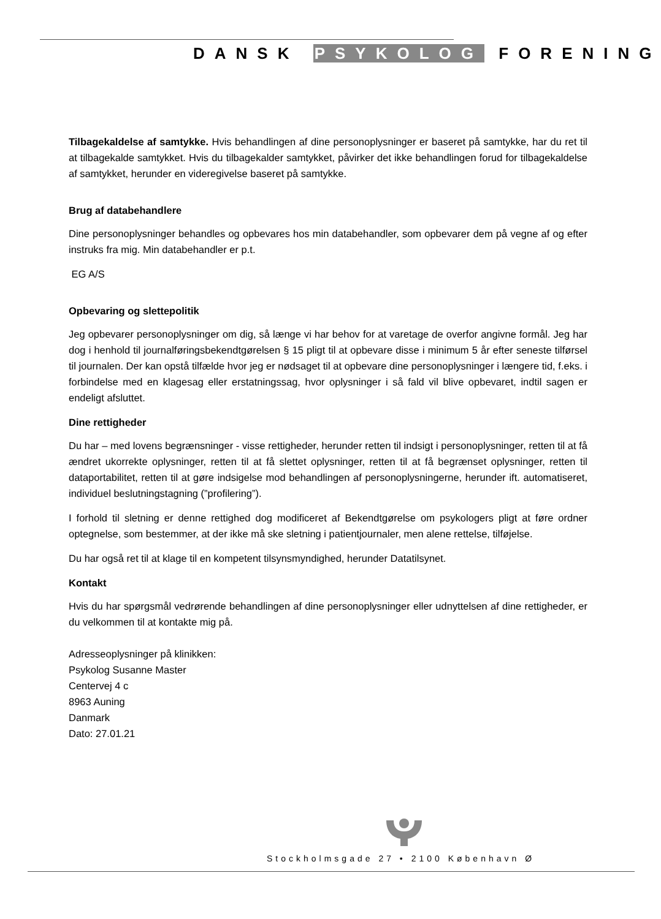DANSK PSYKOLOG FORENING
Tilbagekaldelse af samtykke. Hvis behandlingen af dine personoplysninger er baseret på samtykke, har du ret til at tilbagekalde samtykket. Hvis du tilbagekalder samtykket, påvirker det ikke behandlingen forud for tilbagekaldelse af samtykket, herunder en videregivelse baseret på samtykke.
Brug af databehandlere
Dine personoplysninger behandles og opbevares hos min databehandler, som opbevarer dem på vegne af og efter instruks fra mig. Min databehandler er p.t.
EG A/S
Opbevaring og slettepolitik
Jeg opbevarer personoplysninger om dig, så længe vi har behov for at varetage de overfor angivne formål. Jeg har dog i henhold til journalføringsbekendtgørelsen § 15 pligt til at opbevare disse i minimum 5 år efter seneste tilførsel til journalen. Der kan opstå tilfælde hvor jeg er nødsaget til at opbevare dine personoplysninger i længere tid, f.eks. i forbindelse med en klagesag eller erstatningssag, hvor oplysninger i så fald vil blive opbevaret, indtil sagen er endeligt afsluttet.
Dine rettigheder
Du har – med lovens begrænsninger - visse rettigheder, herunder retten til indsigt i personoplysninger, retten til at få ændret ukorrekte oplysninger, retten til at få slettet oplysninger, retten til at få begrænset oplysninger, retten til dataportabilitet, retten til at gøre indsigelse mod behandlingen af personoplysningerne, herunder ift. automatiseret, individuel beslutningstagning (”profilering”).
I forhold til sletning er denne rettighed dog modificeret af Bekendtgørelse om psykologers pligt at føre ordner optegnelse, som bestemmer, at der ikke må ske sletning i patientjournaler, men alene rettelse, tilføjelse.
Du har også ret til at klage til en kompetent tilsynsmyndighed, herunder Datatilsynet.
Kontakt
Hvis du har spørgsmål vedrørende behandlingen af dine personoplysninger eller udnyttelsen af dine rettigheder, er du velkommen til at kontakte mig på.
Adresseoplysninger på klinikken:
Psykolog Susanne Master
Centervej 4 c
8963 Auning
Danmark
Dato: 27.01.21
Stockholmsgade 27 • 2100 København Ø